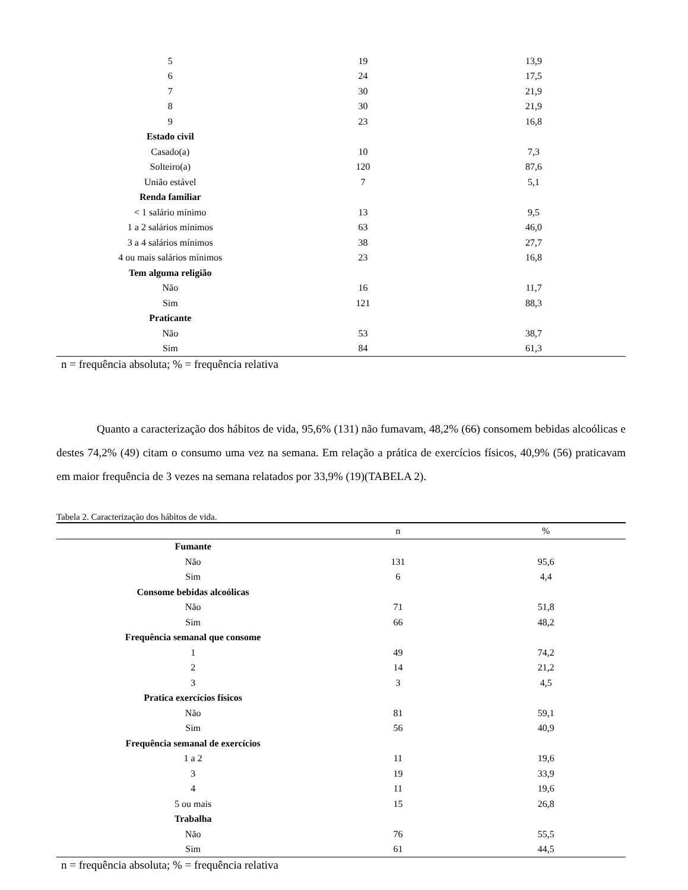| 5 | 19 | 13,9 |
| 6 | 24 | 17,5 |
| 7 | 30 | 21,9 |
| 8 | 30 | 21,9 |
| 9 | 23 | 16,8 |
| Estado civil | | |
| Casado(a) | 10 | 7,3 |
| Solteiro(a) | 120 | 87,6 |
| União estável | 7 | 5,1 |
| Renda familiar | | |
| < 1 salário mínimo | 13 | 9,5 |
| 1 a 2 salários mínimos | 63 | 46,0 |
| 3 a 4 salários mínimos | 38 | 27,7 |
| 4 ou mais salários mínimos | 23 | 16,8 |
| Tem alguma religião | | |
| Não | 16 | 11,7 |
| Sim | 121 | 88,3 |
| Praticante | | |
| Não | 53 | 38,7 |
| Sim | 84 | 61,3 |
n = frequência absoluta; % = frequência relativa
Quanto a caracterização dos hábitos de vida, 95,6% (131) não fumavam, 48,2% (66) consomem bebidas alcoólicas e destes 74,2% (49) citam o consumo uma vez na semana. Em relação a prática de exercícios físicos, 40,9% (56) praticavam em maior frequência de 3 vezes na semana relatados por 33,9% (19)(TABELA 2).
Tabela 2. Caracterização dos hábitos de vida.
| | n | % |
| --- | --- | --- |
| Fumante | | |
| Não | 131 | 95,6 |
| Sim | 6 | 4,4 |
| Consome bebidas alcoólicas | | |
| Não | 71 | 51,8 |
| Sim | 66 | 48,2 |
| Frequência semanal que consome | | |
| 1 | 49 | 74,2 |
| 2 | 14 | 21,2 |
| 3 | 3 | 4,5 |
| Pratica exercícios físicos | | |
| Não | 81 | 59,1 |
| Sim | 56 | 40,9 |
| Frequência semanal de exercícios | | |
| 1 a 2 | 11 | 19,6 |
| 3 | 19 | 33,9 |
| 4 | 11 | 19,6 |
| 5 ou mais | 15 | 26,8 |
| Trabalha | | |
| Não | 76 | 55,5 |
| Sim | 61 | 44,5 |
n = frequência absoluta; % = frequência relativa